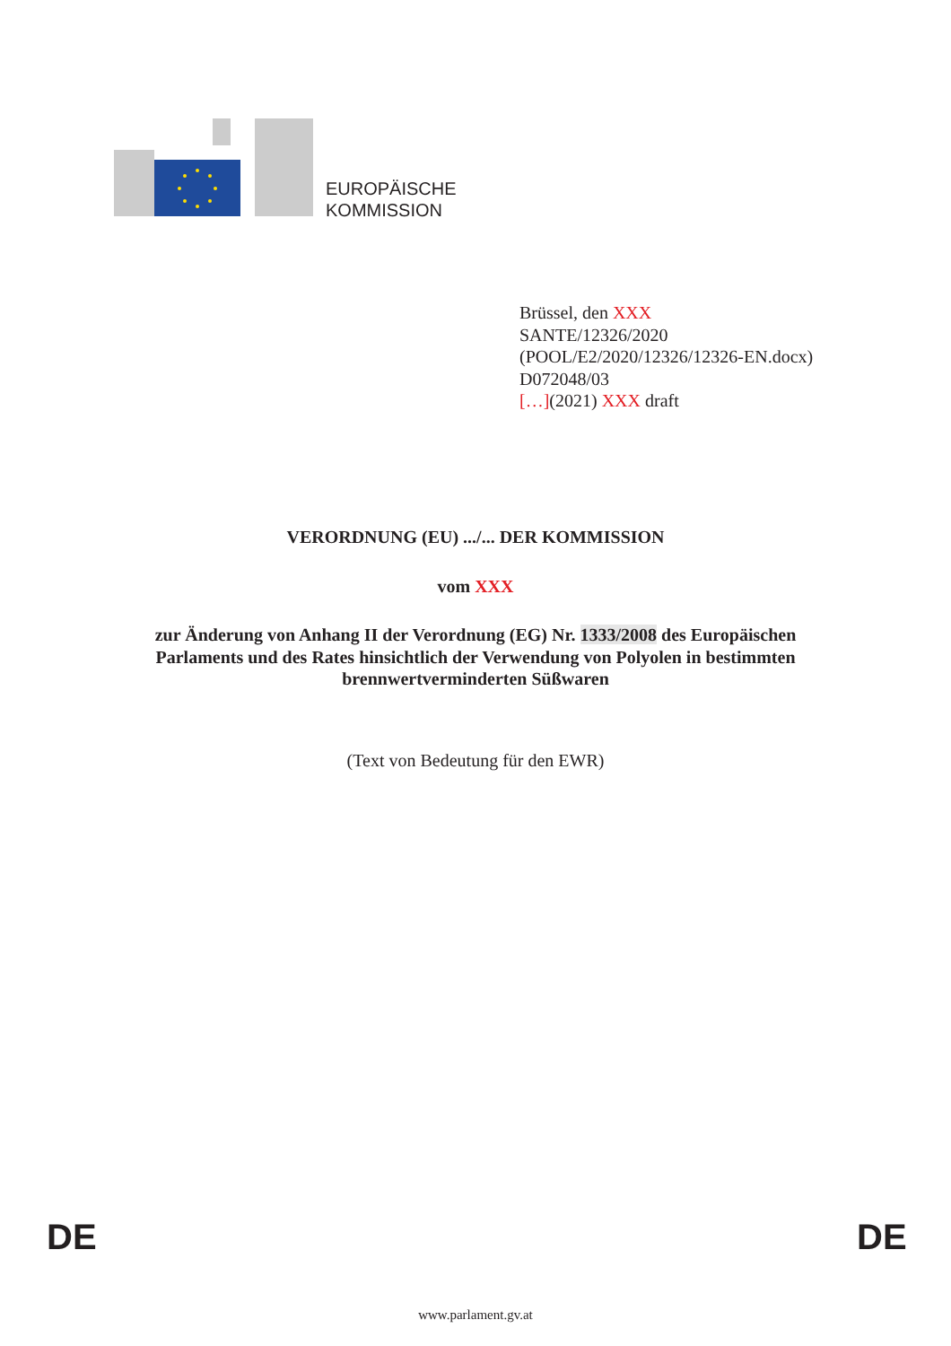EUROPÄISCHE
KOMMISSION
Brüssel, den XXX
SANTE/12326/2020
(POOL/E2/2020/12326/12326-EN.docx)
D072048/03
[…](2021) XXX draft
VERORDNUNG (EU) .../... DER KOMMISSION
vom XXX
zur Änderung von Anhang II der Verordnung (EG) Nr. 1333/2008 des Europäischen
Parlaments und des Rates hinsichtlich der Verwendung von Polyolen in bestimmten
brennwertverminderten Süßwaren
(Text von Bedeutung für den EWR)
DE DE
www.parlament.gv.at